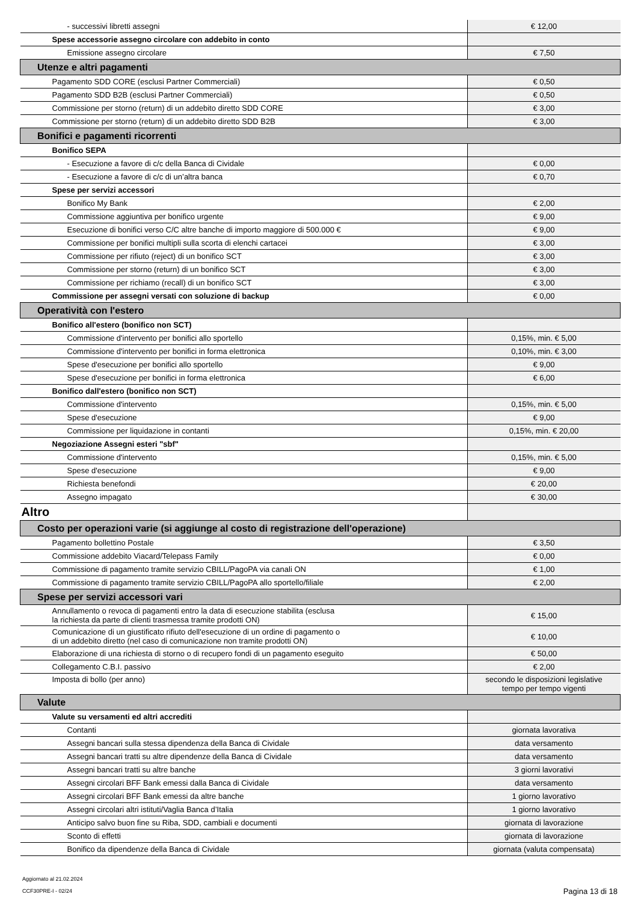| - successivi libretti assegni | € 12,00 |
| Spese accessorie assegno circolare con addebito in conto | |
| Emissione assegno circolare | € 7,50 |
| Utenze e altri pagamenti | |
| Pagamento SDD CORE (esclusi Partner Commerciali) | € 0,50 |
| Pagamento SDD B2B (esclusi Partner Commerciali) | € 0,50 |
| Commissione per storno (return) di un addebito diretto SDD CORE | € 3,00 |
| Commissione per storno (return) di un addebito diretto SDD B2B | € 3,00 |
| Bonifici e pagamenti ricorrenti | |
| Bonifico SEPA | |
| - Esecuzione a favore di c/c della Banca di Cividale | € 0,00 |
| - Esecuzione a favore di c/c di un’altra banca | € 0,70 |
| Spese per servizi accessori | |
| Bonifico My Bank | € 2,00 |
| Commissione aggiuntiva per bonifico urgente | € 9,00 |
| Esecuzione di bonifici verso C/C altre banche di importo maggiore di 500.000 € | € 9,00 |
| Commissione per bonifici multipli sulla scorta di elenchi cartacei | € 3,00 |
| Commissione per rifiuto (reject) di un bonifico SCT | € 3,00 |
| Commissione per storno (return) di un bonifico SCT | € 3,00 |
| Commissione per richiamo (recall) di un bonifico SCT | € 3,00 |
| Commissione per assegni versati con soluzione di backup | € 0,00 |
| Operatività con l'estero | |
| Bonifico all'estero (bonifico non SCT) | |
| Commissione d'intervento per bonifici allo sportello | 0,15%, min. € 5,00 |
| Commissione d'intervento per bonifici in forma elettronica | 0,10%, min. € 3,00 |
| Spese d'esecuzione per bonifici allo sportello | € 9,00 |
| Spese d'esecuzione per bonifici in forma elettronica | € 6,00 |
| Bonifico dall'estero (bonifico non SCT) | |
| Commissione d'intervento | 0,15%, min. € 5,00 |
| Spese d'esecuzione | € 9,00 |
| Commissione per liquidazione in contanti | 0,15%, min. € 20,00 |
| Negoziazione Assegni esteri "sbf" | |
| Commissione d'intervento | 0,15%, min. € 5,00 |
| Spese d'esecuzione | € 9,00 |
| Richiesta benefondi | € 20,00 |
| Assegno impagato | € 30,00 |
| Altro | |
| Costo per operazioni varie (si aggiunge al costo di registrazione dell'operazione) | |
| Pagamento bollettino Postale | € 3,50 |
| Commissione addebito Viacard/Telepass Family | € 0,00 |
| Commissione di pagamento tramite servizio CBILL/PagoPA via canali ON | € 1,00 |
| Commissione di pagamento tramite servizio CBILL/PagoPA allo sportello/filiale | € 2,00 |
| Spese per servizi accessori vari | |
| Annullamento o revoca di pagamenti entro la data di esecuzione stabilita (esclusa la richiesta da parte di clienti trasmessa tramite prodotti ON) | € 15,00 |
| Comunicazione di un giustificato rifiuto dell'esecuzione di un ordine di pagamento o di un addebito diretto (nel caso di comunicazione non tramite prodotti ON) | € 10,00 |
| Elaborazione di una richiesta di storno o di recupero fondi di un pagamento eseguito | € 50,00 |
| Collegamento C.B.I. passivo | € 2,00 |
| Imposta di bollo (per anno) | secondo le disposizioni legislative tempo per tempo vigenti |
| Valute | |
| Valute su versamenti ed altri accrediti | |
| Contanti | giornata lavorativa |
| Assegni bancari sulla stessa dipendenza della Banca di Cividale | data versamento |
| Assegni bancari tratti su altre dipendenze della Banca di Cividale | data versamento |
| Assegni bancari tratti su altre banche | 3 giorni lavorativi |
| Assegni circolari BFF Bank emessi dalla Banca di Cividale | data versamento |
| Assegni circolari BFF Bank emessi da altre banche | 1 giorno lavorativo |
| Assegni circolari altri istituti/Vaglia Banca d’Italia | 1 giorno lavorativo |
| Anticipo salvo buon fine su Riba, SDD, cambiali e documenti | giornata di lavorazione |
| Sconto di effetti | giornata di lavorazione |
| Bonifico da dipendenze della Banca di Cividale | giornata (valuta compensata) |
Aggiornato al 21.02.2024
CCF30PRE-I - 02/24
Pagina 13 di 18